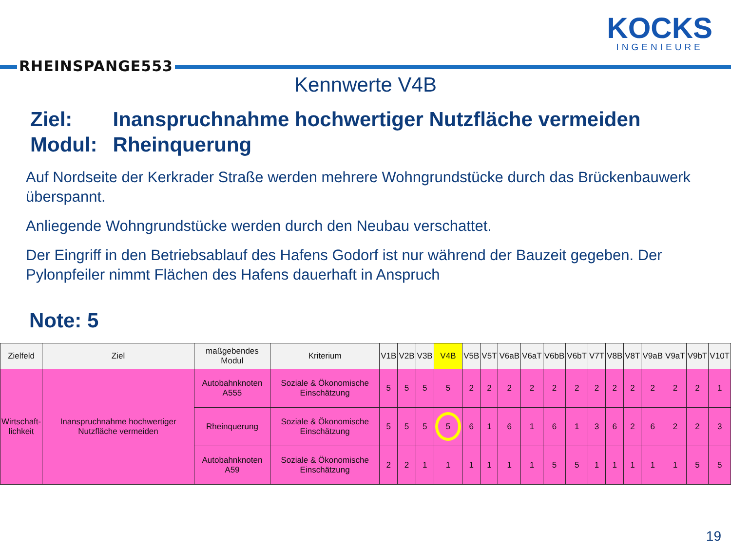RHEINSPANGE553
KOCKS
INGENIEURE
Kennwerte V4B
| Ziel: | Inanspruchnahme hochwertiger Nutzfläche vermeiden |
| Modul: | Rheinquerung |
Auf Nordseite der Kerkrader Straße werden mehrere Wohngrundstücke durch das Brückenbauwerk überspannt.
Anliegende Wohngrundstücke werden durch den Neubau verschattet.
Der Eingriff in den Betriebsablauf des Hafens Godorf ist nur während der Bauzeit gegeben. Der Pylonpfeiler nimmt Flächen des Hafens dauerhaft in Anspruch
Note: 5
| Zielfeld | Ziel | maßgebendes Modul | Kriterium | V1B | V2B | V3B | V4B | V5B | V5T | V6aB | V6aT | V6bB | V6bT | V7T | V8B | V8T | V9aB | V9aT | V9bT | V10T |
| --- | --- | --- | --- | --- | --- | --- | --- | --- | --- | --- | --- | --- | --- | --- | --- | --- | --- | --- | --- | --- |
| Wirtschaft- lichkeit | Inanspruchnahme hochwertiger Nutzfläche vermeiden | Autobahnknoten A555 | Soziale & Ökonomische Einschätzung | 5 | 5 | 5 | 5 | 2 | 2 | 2 | 2 | 2 | 2 | 2 | 2 | 2 | 2 | 2 | 2 | 1 |
| | | Rheinquerung | Soziale & Ökonomische Einschätzung | 5 | 5 | 5 | 5 | 6 | 1 | 6 | 1 | 6 | 1 | 3 | 6 | 2 | 6 | 2 | 2 | 3 |
| | | Autobahnknoten A59 | Soziale & Ökonomische Einschätzung | 2 | 2 | 1 | 1 | 1 | 1 | 1 | 1 | 5 | 5 | 1 | 1 | 1 | 1 | 1 | 5 | 5 |
19